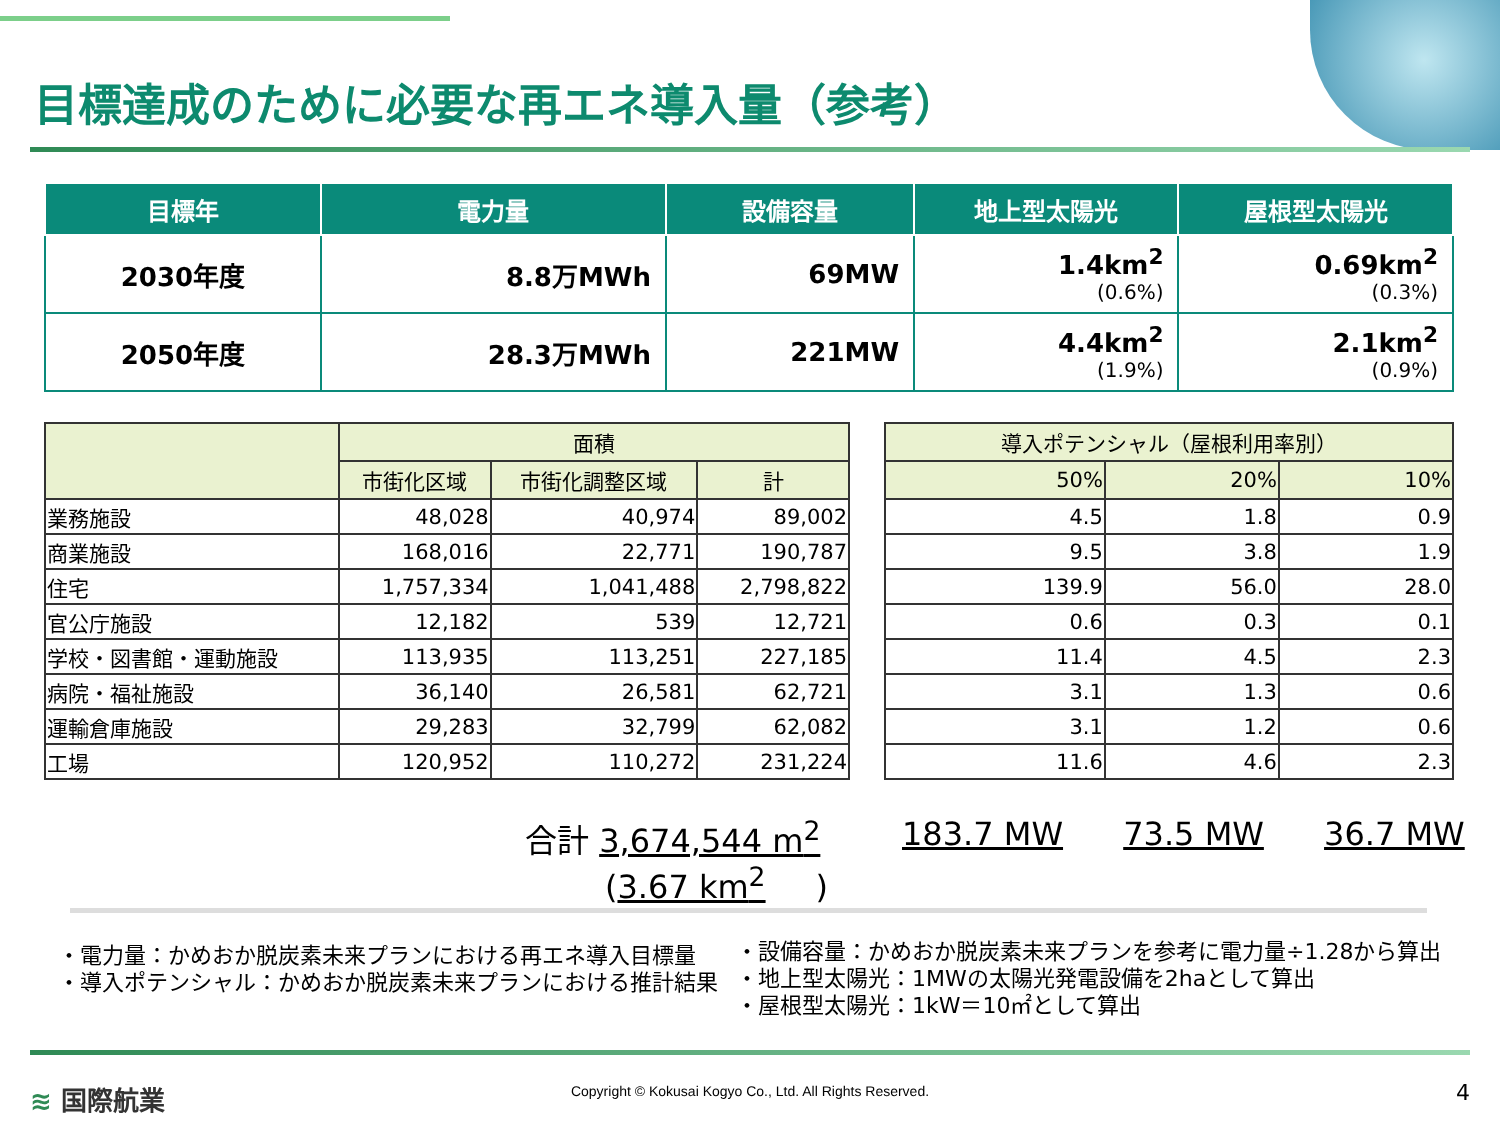目標達成のために必要な再エネ導入量（参考）
| 目標年 | 電力量 | 設備容量 | 地上型太陽光 | 屋根型太陽光 |
| --- | --- | --- | --- | --- |
| 2030年度 | 8.8万MWh | 69MW | 1.4km<sup>2</sup> (0.6%) | 0.69km<sup>2</sup> (0.3%) |
| 2050年度 | 28.3万MWh | 221MW | 4.4km<sup>2</sup> (1.9%) | 2.1km<sup>2</sup> (0.9%) |
| | 面積 | | |
| --- | --- | --- | --- |
| | 市街化区域 | 市街化調整区域 | 計 |
| 業務施設 | 48,028 | 40,974 | 89,002 |
| 商業施設 | 168,016 | 22,771 | 190,787 |
| 住宅 | 1,757,334 | 1,041,488 | 2,798,822 |
| 官公庁施設 | 12,182 | 539 | 12,721 |
| 学校・図書館・運動施設 | 113,935 | 113,251 | 227,185 |
| 病院・福祉施設 | 36,140 | 26,581 | 62,721 |
| 運輸倉庫施設 | 29,283 | 32,799 | 62,082 |
| 工場 | 120,952 | 110,272 | 231,224 |
| 導入ポテンシャル（屋根利用率別） | | |
| --- | --- | --- |
| 50% | 20% | 10% |
| 4.5 | 1.8 | 0.9 |
| 9.5 | 3.8 | 1.9 |
| 139.9 | 56.0 | 28.0 |
| 0.6 | 0.3 | 0.1 |
| 11.4 | 4.5 | 2.3 |
| 3.1 | 1.3 | 0.6 |
| 3.1 | 1.2 | 0.6 |
| 11.6 | 4.6 | 2.3 |
合計 3,674,544 m<sup>2</sup>
(3.67 km<sup>2</sup>)
183.7 MW 73.5 MW 36.7 MW
・電力量：かめおか脱炭素未来プランにおける再エネ導入目標量
・導入ポテンシャル：かめおか脱炭素未来プランにおける推計結果
・設備容量：かめおか脱炭素未来プランを参考に電力量÷1.28から算出
・地上型太陽光：1MWの太陽光発電設備を2haとして算出
・屋根型太陽光：1kW＝10㎡として算出
≋ 国際航業
Copyright © Kokusai Kogyo Co., Ltd. All Rights Reserved.
4